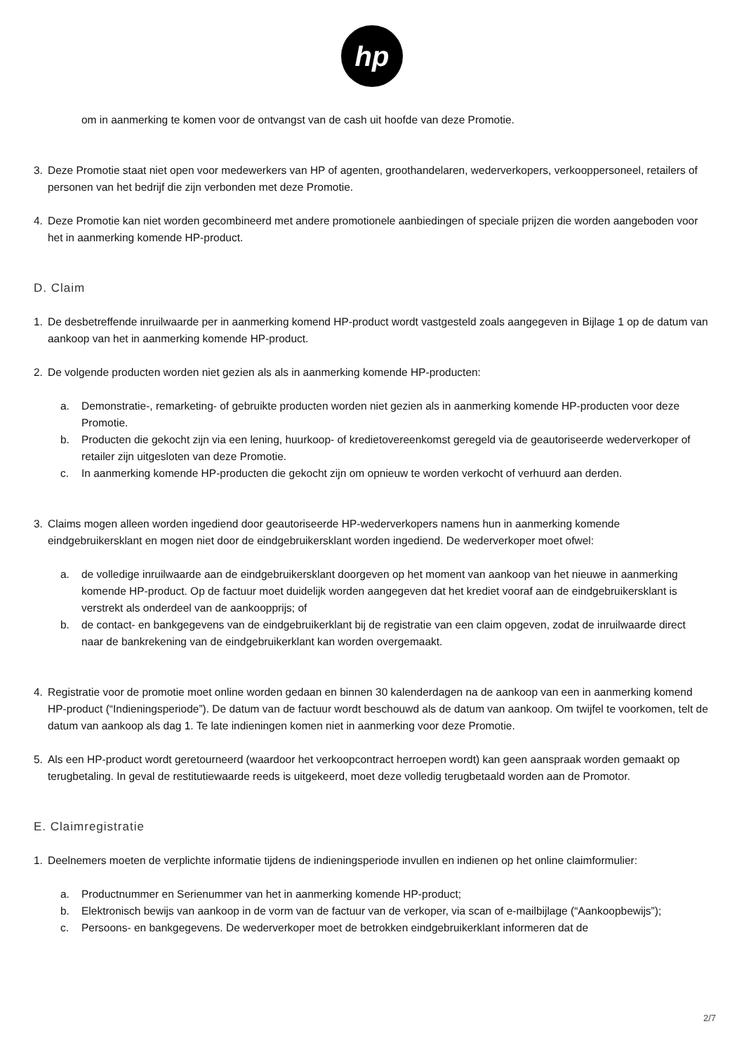hp
om in aanmerking te komen voor de ontvangst van de cash uit hoofde van deze Promotie.
3. Deze Promotie staat niet open voor medewerkers van HP of agenten, groothandelaren, wederverkopers, verkooppersoneel, retailers of personen van het bedrijf die zijn verbonden met deze Promotie.
4. Deze Promotie kan niet worden gecombineerd met andere promotionele aanbiedingen of speciale prijzen die worden aangeboden voor het in aanmerking komende HP-product.
D. Claim
1. De desbetreffende inruilwaarde per in aanmerking komend HP-product wordt vastgesteld zoals aangegeven in Bijlage 1 op de datum van aankoop van het in aanmerking komende HP-product.
2. De volgende producten worden niet gezien als als in aanmerking komende HP-producten:
a. Demonstratie-, remarketing- of gebruikte producten worden niet gezien als in aanmerking komende HP-producten voor deze Promotie.
b. Producten die gekocht zijn via een lening, huurkoop- of kredietovereenkomst geregeld via de geautoriseerde wederverkoper of retailer zijn uitgesloten van deze Promotie.
c. In aanmerking komende HP-producten die gekocht zijn om opnieuw te worden verkocht of verhuurd aan derden.
3. Claims mogen alleen worden ingediend door geautoriseerde HP-wederverkopers namens hun in aanmerking komende eindgebruikersklant en mogen niet door de eindgebruikersklant worden ingediend. De wederverkoper moet ofwel:
a. de volledige inruilwaarde aan de eindgebruikersklant doorgeven op het moment van aankoop van het nieuwe in aanmerking komende HP-product. Op de factuur moet duidelijk worden aangegeven dat het krediet vooraf aan de eindgebruikersklant is verstrekt als onderdeel van de aankoopprijs; of
b. de contact- en bankgegevens van de eindgebruikerklant bij de registratie van een claim opgeven, zodat de inruilwaarde direct naar de bankrekening van de eindgebruikerklant kan worden overgemaakt.
4. Registratie voor de promotie moet online worden gedaan en binnen 30 kalenderdagen na de aankoop van een in aanmerking komend HP-product (“Indieningsperiode”). De datum van de factuur wordt beschouwd als de datum van aankoop. Om twijfel te voorkomen, telt de datum van aankoop als dag 1. Te late indieningen komen niet in aanmerking voor deze Promotie.
5. Als een HP-product wordt geretourneerd (waardoor het verkoopcontract herroepen wordt) kan geen aanspraak worden gemaakt op terugbetaling. In geval de restitutiewaarde reeds is uitgekeerd, moet deze volledig terugbetaald worden aan de Promotor.
E. Claimregistratie
1. Deelnemers moeten de verplichte informatie tijdens de indieningsperiode invullen en indienen op het online claimformulier:
a. Productnummer en Serienummer van het in aanmerking komende HP-product;
b. Elektronisch bewijs van aankoop in de vorm van de factuur van de verkoper, via scan of e-mailbijlage (“Aankoopbewijs”);
c. Persoons- en bankgegevens. De wederverkoper moet de betrokken eindgebruikerklant informeren dat de
2/7